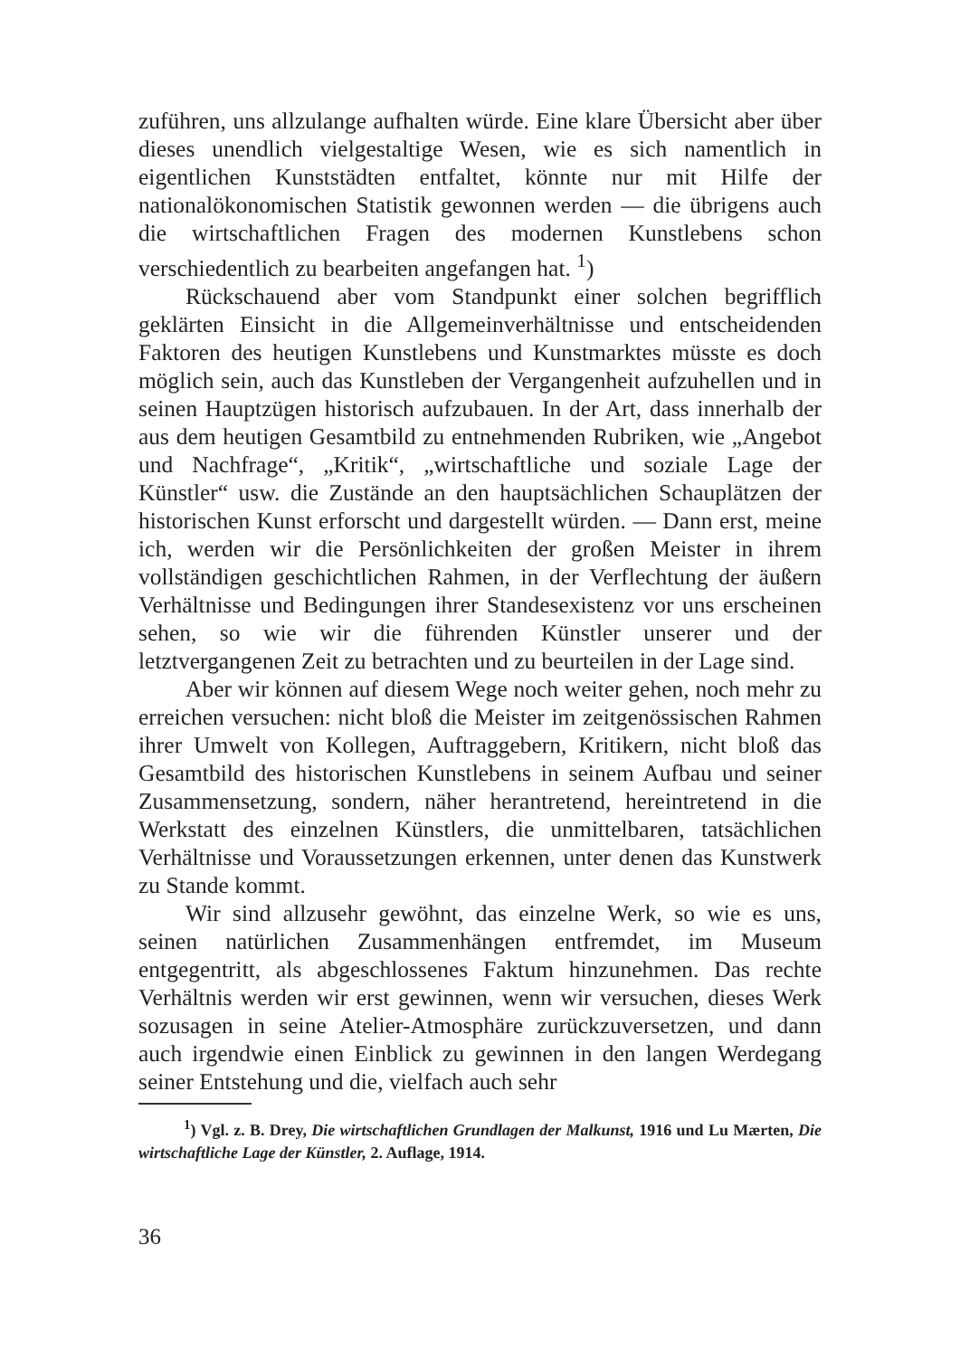zuführen, uns allzulange aufhalten würde. Eine klare Übersicht aber über dieses unendlich vielgestaltige Wesen, wie es sich namentlich in eigentlichen Kunststädten entfaltet, könnte nur mit Hilfe der nationalökonomischen Statistik gewonnen werden — die übrigens auch die wirtschaftlichen Fragen des modernen Kunstlebens schon verschiedentlich zu bearbeiten angefangen hat. <sup>1</sup>)
Rückschauend aber vom Standpunkt einer solchen begrifflich geklärten Einsicht in die Allgemeinverhältnisse und entscheidenden Faktoren des heutigen Kunstlebens und Kunstmarktes müsste es doch möglich sein, auch das Kunstleben der Vergangenheit aufzuhellen und in seinen Hauptzügen historisch aufzubauen. In der Art, dass innerhalb der aus dem heutigen Gesamtbild zu entnehmenden Rubriken, wie „Angebot und Nachfrage“, „Kritik“, „wirtschaftliche und soziale Lage der Künstler“ usw. die Zustände an den hauptsächlichen Schauplätzen der historischen Kunst erforscht und dargestellt würden. — Dann erst, meine ich, werden wir die Persönlichkeiten der großen Meister in ihrem vollständigen geschichtlichen Rahmen, in der Verflechtung der äußern Verhältnisse und Bedingungen ihrer Standesexistenz vor uns erscheinen sehen, so wie wir die führenden Künstler unserer und der letztvergangenen Zeit zu betrachten und zu beurteilen in der Lage sind.
Aber wir können auf diesem Wege noch weiter gehen, noch mehr zu erreichen versuchen: nicht bloß die Meister im zeitgenössischen Rahmen ihrer Umwelt von Kollegen, Auftraggebern, Kritikern, nicht bloß das Gesamtbild des historischen Kunstlebens in seinem Aufbau und seiner Zusammensetzung, sondern, näher herantretend, hereintretend in die Werkstatt des einzelnen Künstlers, die unmittelbaren, tatsächlichen Verhältnisse und Voraussetzungen erkennen, unter denen das Kunstwerk zu Stande kommt.
Wir sind allzusehr gewöhnt, das einzelne Werk, so wie es uns, seinen natürlichen Zusammenhängen entfremdet, im Museum entgegentritt, als abgeschlossenes Faktum hinzunehmen. Das rechte Verhältnis werden wir erst gewinnen, wenn wir versuchen, dieses Werk sozusagen in seine Atelier-Atmosphäre zurückzuversetzen, und dann auch irgendwie einen Einblick zu gewinnen in den langen Werdegang seiner Entstehung und die, vielfach auch sehr
<sup>1</sup>) Vgl. z. B. Drey, Die wirtschaftlichen Grundlagen der Malkunst, 1916 und Lu Mærten, Die wirtschaftliche Lage der Künstler, 2. Auflage, 1914.
36